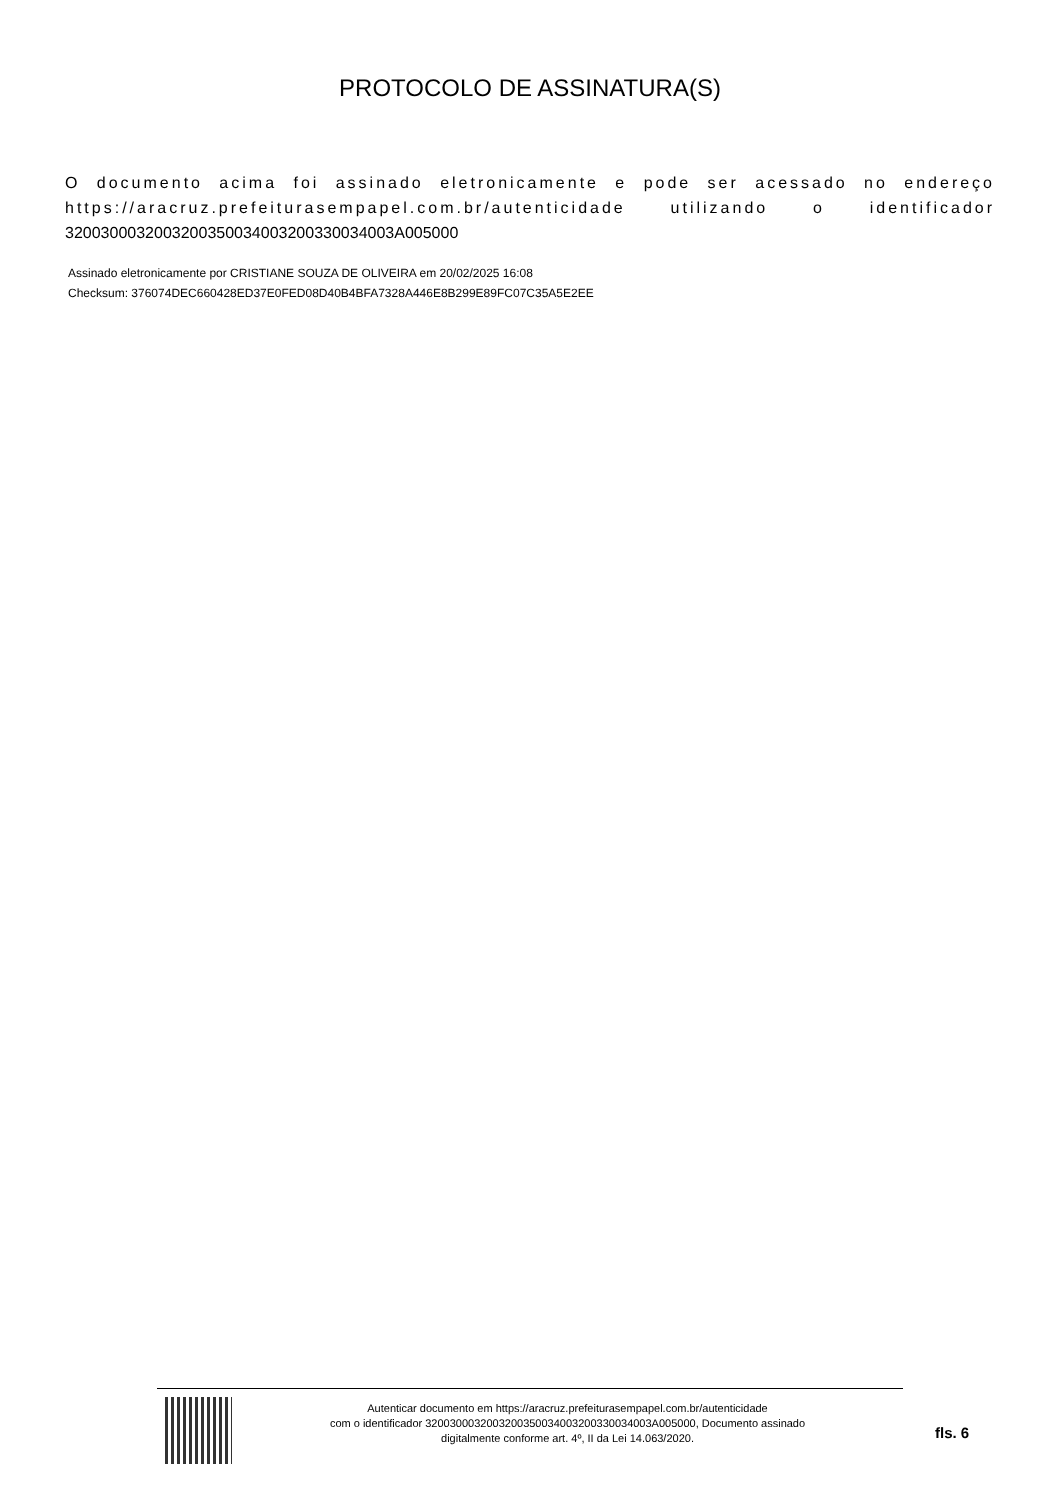PROTOCOLO DE ASSINATURA(S)
O documento acima foi assinado eletronicamente e pode ser acessado no endereço https://aracruz.prefeiturasempapel.com.br/autenticidade utilizando o identificador 3200300032003200350034003200330034003A005000
Assinado eletronicamente por CRISTIANE SOUZA DE OLIVEIRA em 20/02/2025 16:08
Checksum: 376074DEC660428ED37E0FED08D40B4BFA7328A446E8B299E89FC07C35A5E2EE
Autenticar documento em https://aracruz.prefeiturasempapel.com.br/autenticidade
com o identificador 3200300032003200350034003200330034003A005000, Documento assinado
digitalmente conforme art. 4º, II da Lei 14.063/2020.
fls. 6